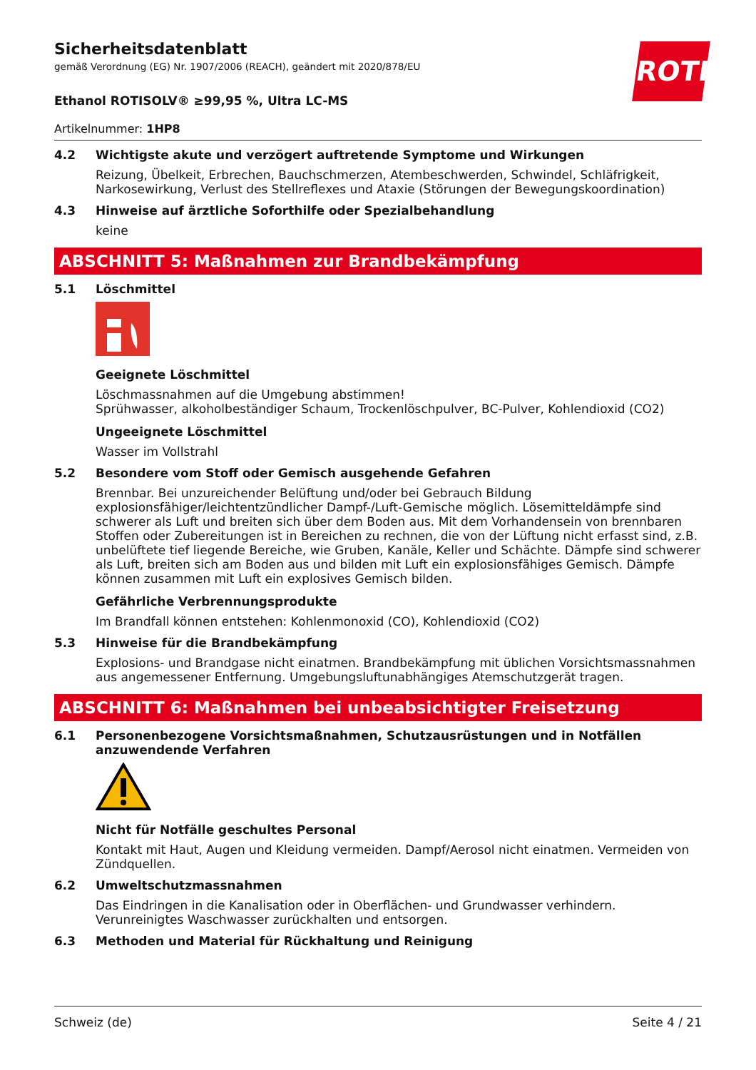ROTH
Sicherheitsdatenblatt
gemäß Verordnung (EG) Nr. 1907/2006 (REACH), geändert mit 2020/878/EU
Ethanol ROTISOLV® ≥99,95 %, Ultra LC-MS
Artikelnummer: 1HP8
4.2 Wichtigste akute und verzögert auftretende Symptome und Wirkungen
Reizung, Übelkeit, Erbrechen, Bauchschmerzen, Atembeschwerden, Schwindel, Schläfrigkeit, Narkosewirkung, Verlust des Stellreflexes und Ataxie (Störungen der Bewegungskoordination)
4.3 Hinweise auf ärztliche Soforthilfe oder Spezialbehandlung
keine
ABSCHNITT 5: Maßnahmen zur Brandbekämpfung
5.1 Löschmittel
Geeignete Löschmittel
Löschmassnahmen auf die Umgebung abstimmen!
Sprühwasser, alkoholbeständiger Schaum, Trockenlöschpulver, BC-Pulver, Kohlendioxid (CO2)
Ungeeignete Löschmittel
Wasser im Vollstrahl
5.2 Besondere vom Stoff oder Gemisch ausgehende Gefahren
Brennbar. Bei unzureichender Belüftung und/oder bei Gebrauch Bildung explosionsfähiger/leichtentzündlicher Dampf-/Luft-Gemische möglich. Lösemitteldämpfe sind schwerer als Luft und breiten sich über dem Boden aus. Mit dem Vorhandensein von brennbaren Stoffen oder Zubereitungen ist in Bereichen zu rechnen, die von der Lüftung nicht erfasst sind, z.B. unbelüftete tief liegende Bereiche, wie Gruben, Kanäle, Keller und Schächte. Dämpfe sind schwerer als Luft, breiten sich am Boden aus und bilden mit Luft ein explosionsfähiges Gemisch. Dämpfe können zusammen mit Luft ein explosives Gemisch bilden.
Gefährliche Verbrennungsprodukte
Im Brandfall können entstehen: Kohlenmonoxid (CO), Kohlendioxid (CO2)
5.3 Hinweise für die Brandbekämpfung
Explosions- und Brandgase nicht einatmen. Brandbekämpfung mit üblichen Vorsichtsmassnahmen aus angemessener Entfernung. Umgebungsluftunabhängiges Atemschutzgerät tragen.
ABSCHNITT 6: Maßnahmen bei unbeabsichtigter Freisetzung
6.1 Personenbezogene Vorsichtsmaßnahmen, Schutzausrüstungen und in Notfällen anzuwendende Verfahren
Nicht für Notfälle geschultes Personal
Kontakt mit Haut, Augen und Kleidung vermeiden. Dampf/Aerosol nicht einatmen. Vermeiden von Zündquellen.
6.2 Umweltschutzmassnahmen
Das Eindringen in die Kanalisation oder in Oberflächen- und Grundwasser verhindern. Verunreinigtes Waschwasser zurückhalten und entsorgen.
6.3 Methoden und Material für Rückhaltung und Reinigung
Schweiz (de) Seite 4 / 21